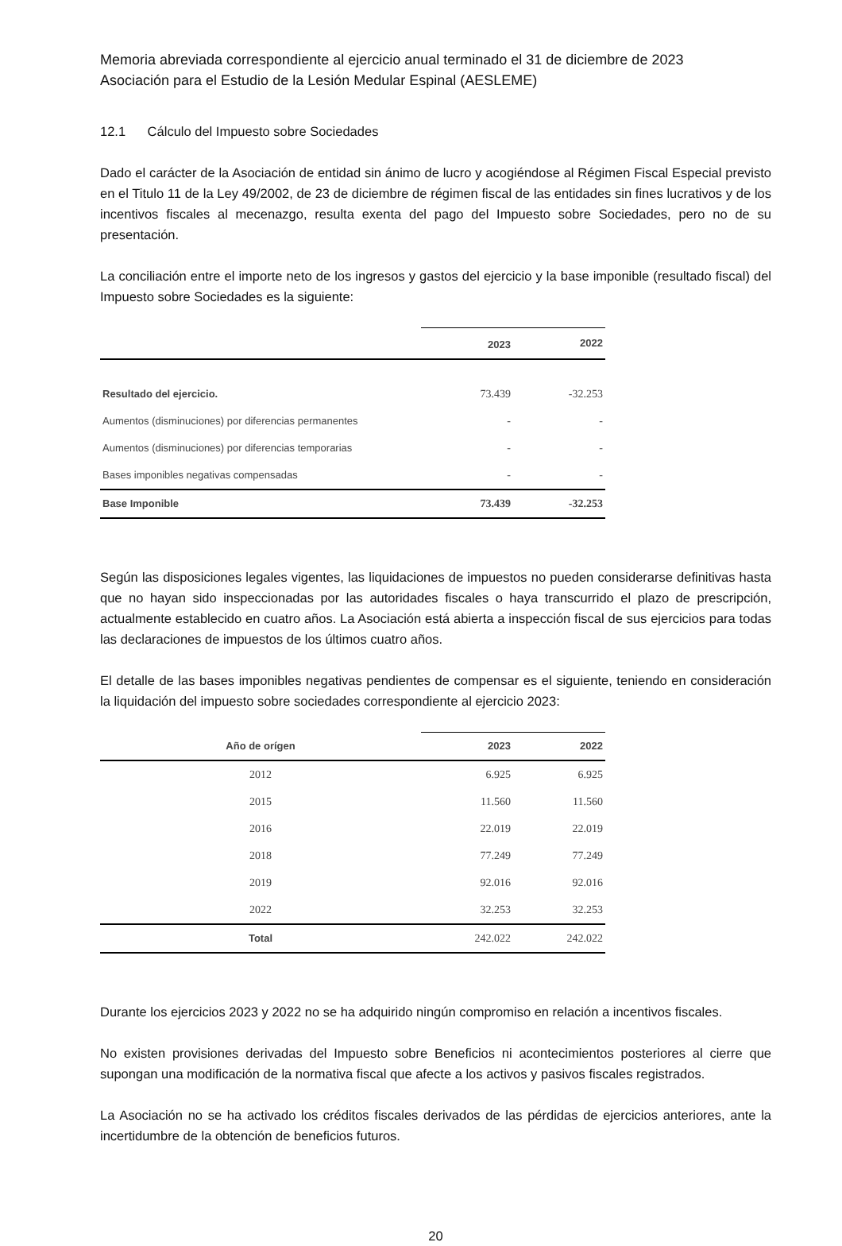Memoria abreviada correspondiente al ejercicio anual terminado el 31 de diciembre de 2023
Asociación para el Estudio de la Lesión Medular Espinal (AESLEME)
12.1 Cálculo del Impuesto sobre Sociedades
Dado el carácter de la Asociación de entidad sin ánimo de lucro y acogiéndose al Régimen Fiscal Especial previsto en el Titulo 11 de la Ley 49/2002, de 23 de diciembre de régimen fiscal de las entidades sin fines lucrativos y de los incentivos fiscales al mecenazgo, resulta exenta del pago del Impuesto sobre Sociedades, pero no de su presentación.
La conciliación entre el importe neto de los ingresos y gastos del ejercicio y la base imponible (resultado fiscal) del Impuesto sobre Sociedades es la siguiente:
| | 2023 | 2022 |
| --- | --- | --- |
| Resultado del ejercicio. | 73.439 | -32.253 |
| Aumentos (disminuciones) por diferencias permanentes | - | - |
| Aumentos (disminuciones) por diferencias temporarias | - | - |
| Bases imponibles negativas compensadas | - | - |
| Base Imponible | 73.439 | -32.253 |
Según las disposiciones legales vigentes, las liquidaciones de impuestos no pueden considerarse definitivas hasta que no hayan sido inspeccionadas por las autoridades fiscales o haya transcurrido el plazo de prescripción, actualmente establecido en cuatro años. La Asociación está abierta a inspección fiscal de sus ejercicios para todas las declaraciones de impuestos de los últimos cuatro años.
El detalle de las bases imponibles negativas pendientes de compensar es el siguiente, teniendo en consideración la liquidación del impuesto sobre sociedades correspondiente al ejercicio 2023:
| Año de orígen | 2023 | 2022 |
| --- | --- | --- |
| 2012 | 6.925 | 6.925 |
| 2015 | 11.560 | 11.560 |
| 2016 | 22.019 | 22.019 |
| 2018 | 77.249 | 77.249 |
| 2019 | 92.016 | 92.016 |
| 2022 | 32.253 | 32.253 |
| Total | 242.022 | 242.022 |
Durante los ejercicios 2023 y 2022 no se ha adquirido ningún compromiso en relación a incentivos fiscales.
No existen provisiones derivadas del Impuesto sobre Beneficios ni acontecimientos posteriores al cierre que supongan una modificación de la normativa fiscal que afecte a los activos y pasivos fiscales registrados.
La Asociación no se ha activado los créditos fiscales derivados de las pérdidas de ejercicios anteriores, ante la incertidumbre de la obtención de beneficios futuros.
20